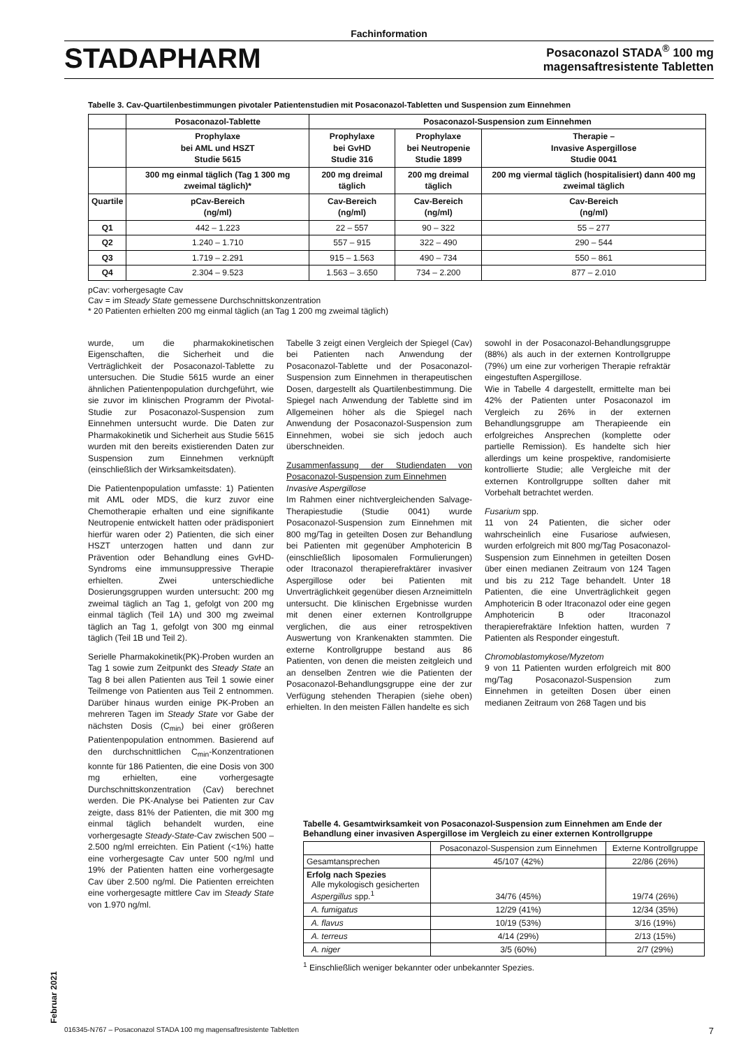Fachinformation
STADAPHARM
Posaconazol STADA<sup>®</sup> 100 mg
magensaftresistente Tabletten
Tabelle 3. Cav-Quartilenbestimmungen pivotaler Patientenstudien mit Posaconazol-Tabletten und Suspension zum Einnehmen
| | Posaconazol-Tablette | Posaconazol-Suspension zum Einnehmen | | |
| --- | --- | --- | --- | --- |
| | Prophylaxe bei AML und HSZT Studie 5615 | Prophylaxe bei GvHD Studie 316 | Prophylaxe bei Neutropenie Studie 1899 | Therapie – Invasive Aspergillose Studie 0041 |
| | 300 mg einmal täglich (Tag 1 300 mg zweimal täglich)* | 200 mg dreimal täglich | 200 mg dreimal täglich | 200 mg viermal täglich (hospitalisiert) dann 400 mg zweimal täglich |
| Quartile | pCav-Bereich (ng/ml) | Cav-Bereich (ng/ml) | Cav-Bereich (ng/ml) | Cav-Bereich (ng/ml) |
| Q1 | 442 – 1.223 | 22 – 557 | 90 – 322 | 55 – 277 |
| Q2 | 1.240 – 1.710 | 557 – 915 | 322 – 490 | 290 – 544 |
| Q3 | 1.719 – 2.291 | 915 – 1.563 | 490 – 734 | 550 – 861 |
| Q4 | 2.304 – 9.523 | 1.563 – 3.650 | 734 – 2.200 | 877 – 2.010 |
pCav: vorhergesagte Cav
Cav = im Steady State gemessene Durchschnittskonzentration
* 20 Patienten erhielten 200 mg einmal täglich (an Tag 1 200 mg zweimal täglich)
wurde, um die pharmakokinetischen Eigenschaften, die Sicherheit und die Verträglichkeit der Posaconazol-Tablette zu untersuchen. Die Studie 5615 wurde an einer ähnlichen Patientenpopulation durchgeführt, wie sie zuvor im klinischen Programm der Pivotal-Studie zur Posaconazol-Suspension zum Einnehmen untersucht wurde. Die Daten zur Pharmakokinetik und Sicherheit aus Studie 5615 wurden mit den bereits existierenden Daten zur Suspension zum Einnehmen verknüpft (einschließlich der Wirksamkeitsdaten).
Die Patientenpopulation umfasste: 1) Patienten mit AML oder MDS, die kurz zuvor eine Chemotherapie erhalten und eine signifikante Neutropenie entwickelt hatten oder prädisponiert hierfür waren oder 2) Patienten, die sich einer HSZT unterzogen hatten und dann zur Prävention oder Behandlung eines GvHD-Syndroms eine immunsuppressive Therapie erhielten. Zwei unterschiedliche Dosierungsgruppen wurden untersucht: 200 mg zweimal täglich an Tag 1, gefolgt von 200 mg einmal täglich (Teil 1A) und 300 mg zweimal täglich an Tag 1, gefolgt von 300 mg einmal täglich (Teil 1B und Teil 2).
Serielle Pharmakokinetik(PK)-Proben wurden an Tag 1 sowie zum Zeitpunkt des Steady State an Tag 8 bei allen Patienten aus Teil 1 sowie einer Teilmenge von Patienten aus Teil 2 entnommen. Darüber hinaus wurden einige PK-Proben an mehreren Tagen im Steady State vor Gabe der nächsten Dosis (C<sub>min</sub>) bei einer größeren Patientenpopulation entnommen. Basierend auf den durchschnittlichen C<sub>min</sub>-Konzentrationen konnte für 186 Patienten, die eine Dosis von 300 mg erhielten, eine vorhergesagte Durchschnittskonzentration (Cav) berechnet werden. Die PK-Analyse bei Patienten zur Cav zeigte, dass 81% der Patienten, die mit 300 mg einmal täglich behandelt wurden, eine vorhergesagte Steady-State-Cav zwischen 500 – 2.500 ng/ml erreichten. Ein Patient (<1%) hatte eine vorhergesagte Cav unter 500 ng/ml und 19% der Patienten hatten eine vorhergesagte Cav über 2.500 ng/ml. Die Patienten erreichten eine vorhergesagte mittlere Cav im Steady State von 1.970 ng/ml.
Tabelle 3 zeigt einen Vergleich der Spiegel (Cav) bei Patienten nach Anwendung der Posaconazol-Tablette und der Posaconazol-Suspension zum Einnehmen in therapeutischen Dosen, dargestellt als Quartilenbestimmung. Die Spiegel nach Anwendung der Tablette sind im Allgemeinen höher als die Spiegel nach Anwendung der Posaconazol-Suspension zum Einnehmen, wobei sie sich jedoch auch überschneiden.
Zusammenfassung der Studiendaten von Posaconazol-Suspension zum Einnehmen
Invasive Aspergillose
Im Rahmen einer nichtvergleichenden Salvage-Therapiestudie (Studie 0041) wurde Posaconazol-Suspension zum Einnehmen mit 800 mg/Tag in geteilten Dosen zur Behandlung bei Patienten mit gegenüber Amphotericin B (einschließlich liposomalen Formulierungen) oder Itraconazol therapierefraktärer invasiver Aspergillose oder bei Patienten mit Unverträglichkeit gegenüber diesen Arzneimitteln untersucht. Die klinischen Ergebnisse wurden mit denen einer externen Kontrollgruppe verglichen, die aus einer retrospektiven Auswertung von Krankenakten stammten. Die externe Kontrollgruppe bestand aus 86 Patienten, von denen die meisten zeitgleich und an denselben Zentren wie die Patienten der Posaconazol-Behandlungsgruppe eine der zur Verfügung stehenden Therapien (siehe oben) erhielten. In den meisten Fällen handelte es sich
sowohl in der Posaconazol-Behandlungsgruppe (88%) als auch in der externen Kontrollgruppe (79%) um eine zur vorherigen Therapie refraktär eingestuften Aspergillose.
Wie in Tabelle 4 dargestellt, ermittelte man bei 42% der Patienten unter Posaconazol im Vergleich zu 26% in der externen Behandlungsgruppe am Therapieende ein erfolgreiches Ansprechen (komplette oder partielle Remission). Es handelte sich hier allerdings um keine prospektive, randomisierte kontrollierte Studie; alle Vergleiche mit der externen Kontrollgruppe sollten daher mit Vorbehalt betrachtet werden.
Fusarium spp.
11 von 24 Patienten, die sicher oder wahrscheinlich eine Fusariose aufwiesen, wurden erfolgreich mit 800 mg/Tag Posaconazol-Suspension zum Einnehmen in geteilten Dosen über einen medianen Zeitraum von 124 Tagen und bis zu 212 Tage behandelt. Unter 18 Patienten, die eine Unverträglichkeit gegen Amphotericin B oder Itraconazol oder eine gegen Amphotericin B oder Itraconazol therapierefraktäre Infektion hatten, wurden 7 Patienten als Responder eingestuft.
Chromoblastomykose/Myzetom
9 von 11 Patienten wurden erfolgreich mit 800 mg/Tag Posaconazol-Suspension zum Einnehmen in geteilten Dosen über einen medianen Zeitraum von 268 Tagen und bis
Tabelle 4. Gesamtwirksamkeit von Posaconazol-Suspension zum Einnehmen am Ende der Behandlung einer invasiven Aspergillose im Vergleich zu einer externen Kontrollgruppe
| | Posaconazol-Suspension zum Einnehmen | Externe Kontrollgruppe |
| Gesamtansprechen | 45/107 (42%) | 22/86 (26%) |
| Erfolg nach Spezies Alle mykologisch gesicherten Aspergillus spp.<sup>1</sup> | 34/76 (45%) | 19/74 (26%) |
| A. fumigatus | 12/29 (41%) | 12/34 (35%) |
| A. flavus | 10/19 (53%) | 3/16 (19%) |
| A. terreus | 4/14 (29%) | 2/13 (15%) |
| A. niger | 3/5 (60%) | 2/7 (29%) |
<sup>1</sup> Einschließlich weniger bekannter oder unbekannter Spezies.
Februar 2021
016345-N767 – Posaconazol STADA 100 mg magensaftresistente Tabletten 7